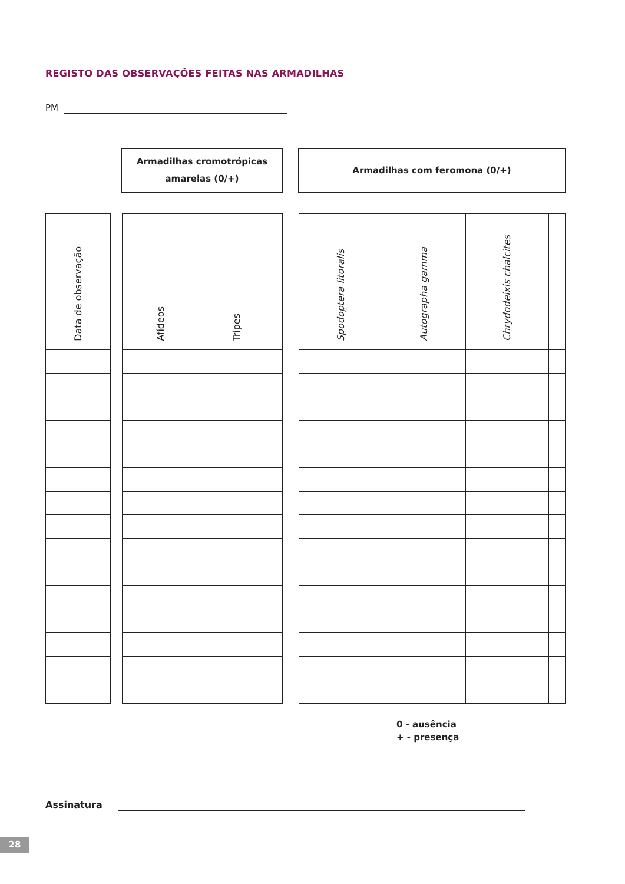REGISTO DAS OBSERVAÇÕES FEITAS NAS ARMADILHAS
PM
Armadilhas cromotrópicas
amarelas (0/+)
Armadilhas com feromona (0/+)
| Data de observação |
| --- |
| Afídeos | Tripes | | |
| --- | --- | --- | --- |
| Spodoptera litoralis | Autographa gamma | Chrydodeixis chalcites | | | | |
| --- | --- | --- | --- | --- | --- | --- |
0 - ausência
+ - presença
Assinatura
28